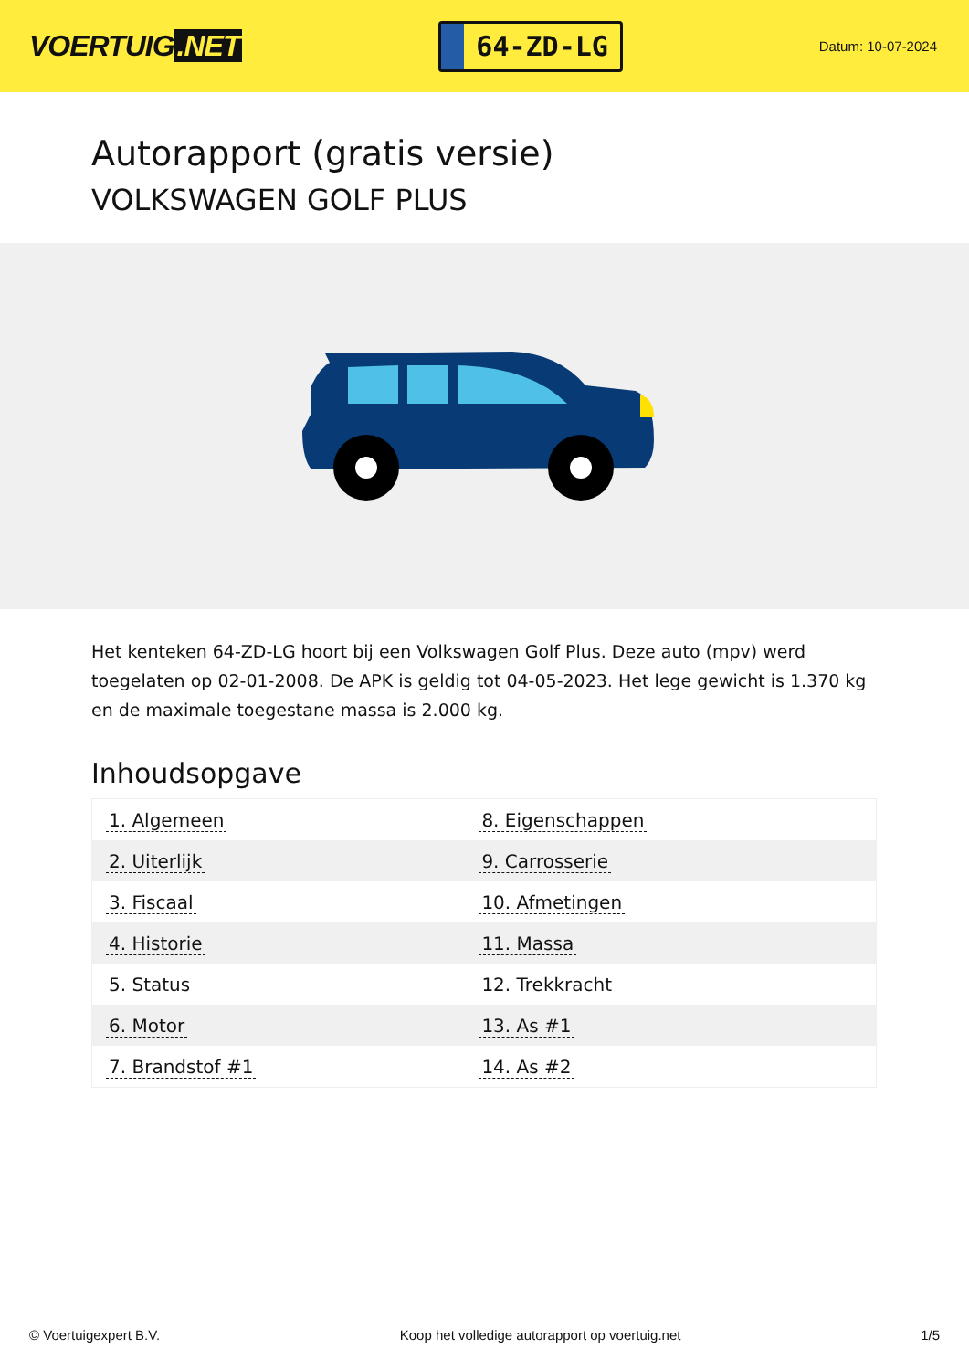VOERTUIG.NET
64-ZD-LG
Datum: 10-07-2024
Autorapport (gratis versie)
VOLKSWAGEN GOLF PLUS
Het kenteken 64-ZD-LG hoort bij een Volkswagen Golf Plus. Deze auto (mpv) werd toegelaten op 02-01-2008. De APK is geldig tot 04-05-2023. Het lege gewicht is 1.370 kg en de maximale toegestane massa is 2.000 kg.
Inhoudsopgave
| 1. Algemeen | 8. Eigenschappen |
| 2. Uiterlijk | 9. Carrosserie |
| 3. Fiscaal | 10. Afmetingen |
| 4. Historie | 11. Massa |
| 5. Status | 12. Trekkracht |
| 6. Motor | 13. As #1 |
| 7. Brandstof #1 | 14. As #2 |
© Voertuigexpert B.V. Koop het volledige autorapport op voertuig.net
1/5